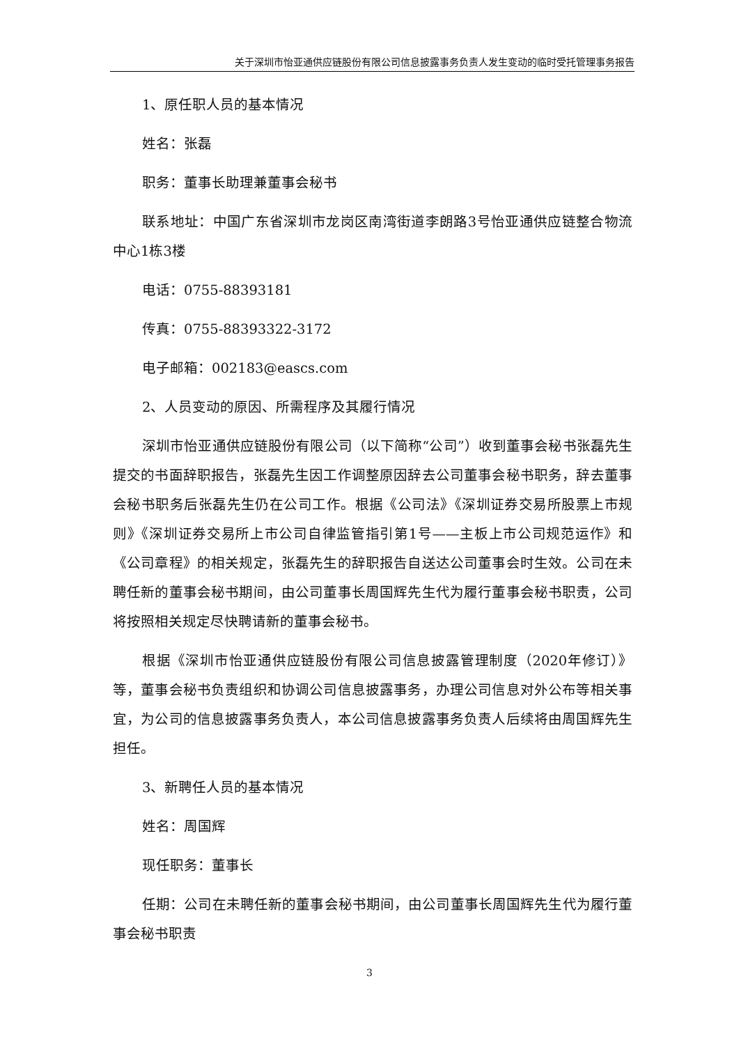关于深圳市怡亚通供应链股份有限公司信息披露事务负责人发生变动的临时受托管理事务报告
1、原任职人员的基本情况
姓名：张磊
职务：董事长助理兼董事会秘书
联系地址：中国广东省深圳市龙岗区南湾街道李朗路3号怡亚通供应链整合物流中心1栋3楼
电话：0755-88393181
传真：0755-88393322-3172
电子邮箱：002183@eascs.com
2、人员变动的原因、所需程序及其履行情况
深圳市怡亚通供应链股份有限公司（以下简称“公司”）收到董事会秘书张磊先生提交的书面辞职报告，张磊先生因工作调整原因辞去公司董事会秘书职务，辞去董事会秘书职务后张磊先生仍在公司工作。根据《公司法》《深圳证券交易所股票上市规则》《深圳证券交易所上市公司自律监管指引第1号——主板上市公司规范运作》和《公司章程》的相关规定，张磊先生的辞职报告自送达公司董事会时生效。公司在未聘任新的董事会秘书期间，由公司董事长周国辉先生代为履行董事会秘书职责，公司将按照相关规定尽快聘请新的董事会秘书。
根据《深圳市怡亚通供应链股份有限公司信息披露管理制度（2020年修订）》等，董事会秘书负责组织和协调公司信息披露事务，办理公司信息对外公布等相关事宜，为公司的信息披露事务负责人，本公司信息披露事务负责人后续将由周国辉先生担任。
3、新聘任人员的基本情况
姓名：周国辉
现任职务：董事长
任期：公司在未聘任新的董事会秘书期间，由公司董事长周国辉先生代为履行董事会秘书职责
3